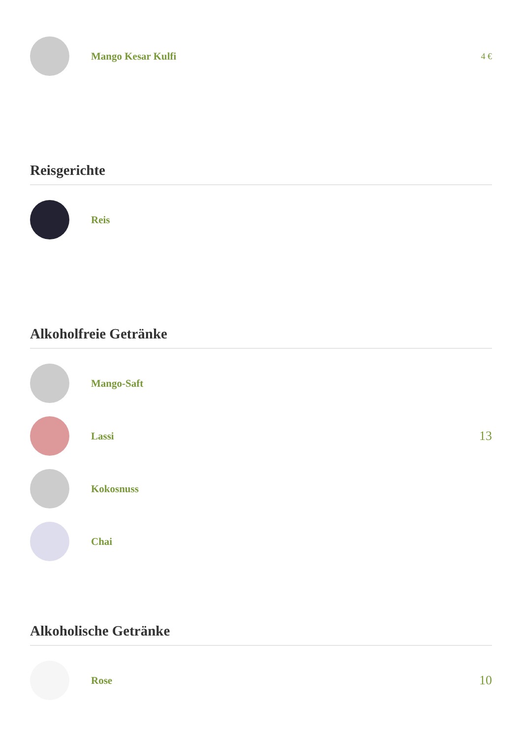Mango Kesar Kulfi
4 €
Reisgerichte
Reis
Alkoholfreie Getränke
Mango-Saft
Lassi
13
Kokosnuss
Chai
Alkoholische Getränke
Rose
10